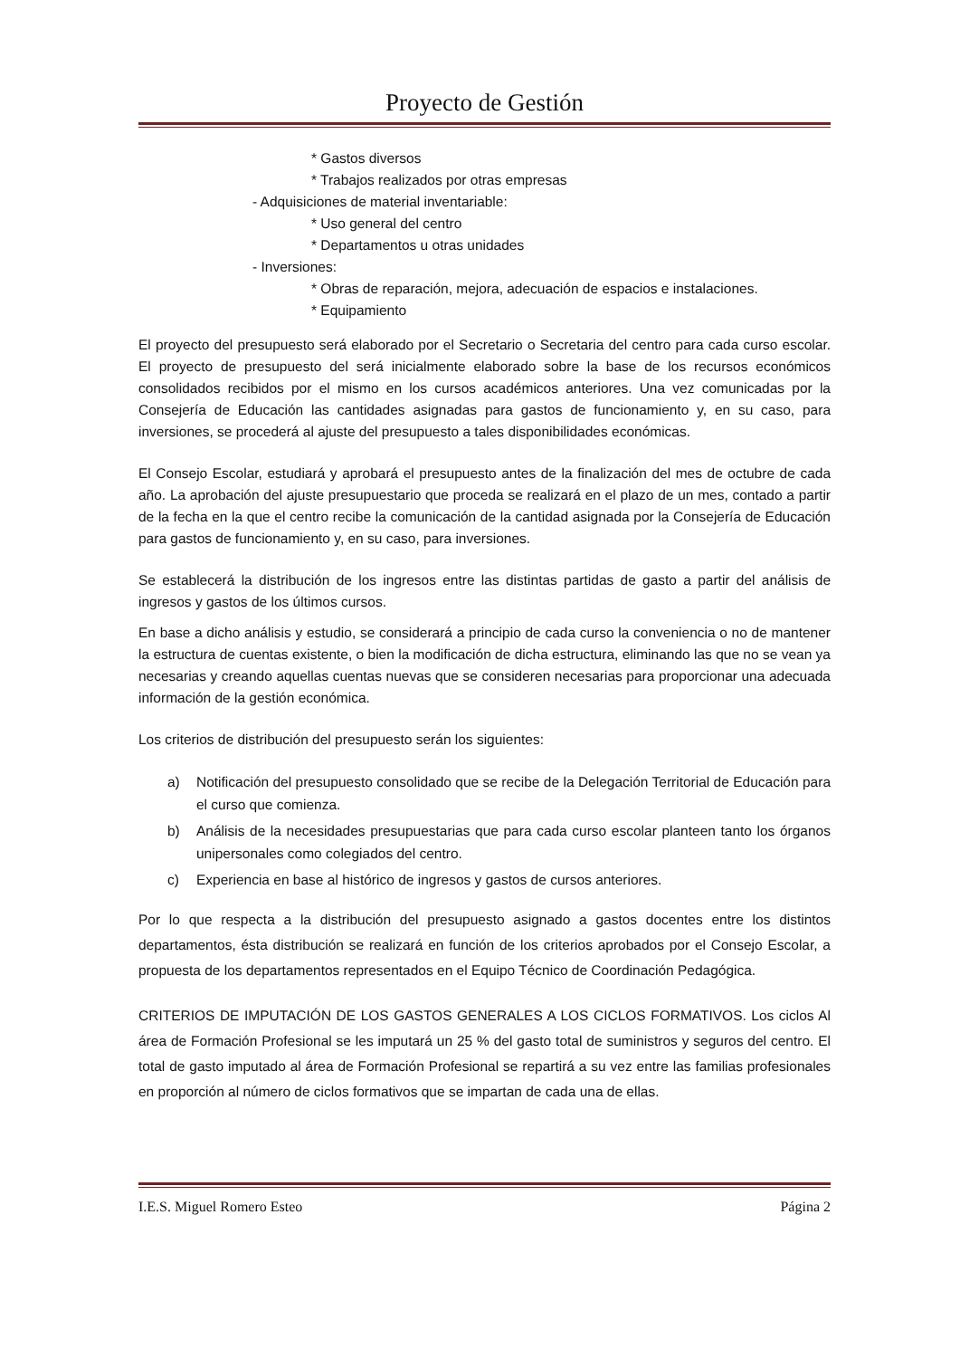Proyecto de Gestión
* Gastos diversos
* Trabajos realizados por otras empresas
- Adquisiciones de material inventariable:
* Uso general del centro
* Departamentos u otras unidades
- Inversiones:
* Obras de reparación, mejora, adecuación de espacios e instalaciones.
* Equipamiento
El proyecto del presupuesto será elaborado por el Secretario o Secretaria del centro para cada curso escolar. El proyecto de presupuesto del será inicialmente elaborado sobre la base de los recursos económicos consolidados recibidos por el mismo en los cursos académicos anteriores. Una vez comunicadas por la Consejería de Educación las cantidades asignadas para gastos de funcionamiento y, en su caso, para inversiones, se procederá al ajuste del presupuesto a tales disponibilidades económicas.
El Consejo Escolar, estudiará y aprobará el presupuesto antes de la finalización del mes de octubre de cada año. La aprobación del ajuste presupuestario que proceda se realizará en el plazo de un mes, contado a partir de la fecha en la que el centro recibe la comunicación de la cantidad asignada por la Consejería de Educación para gastos de funcionamiento y, en su caso, para inversiones.
Se establecerá la distribución de los ingresos entre las distintas partidas de gasto a partir del análisis de ingresos y gastos de los últimos cursos.
En base a dicho análisis y estudio, se considerará a principio de cada curso la conveniencia o no de mantener la estructura de cuentas existente, o bien la modificación de dicha estructura, eliminando las que no se vean ya necesarias y creando aquellas cuentas nuevas que se consideren necesarias para proporcionar una adecuada información de la gestión económica.
Los criterios de distribución del presupuesto serán los siguientes:
a) Notificación del presupuesto consolidado que se recibe de la Delegación Territorial de Educación para el curso que comienza.
b) Análisis de la necesidades presupuestarias que para cada curso escolar planteen tanto los órganos unipersonales como colegiados del centro.
c) Experiencia en base al histórico de ingresos y gastos de cursos anteriores.
Por lo que respecta a la distribución del presupuesto asignado a gastos docentes entre los distintos departamentos, ésta distribución se realizará en función de los criterios aprobados por el Consejo Escolar, a propuesta de los departamentos representados en el Equipo Técnico de Coordinación Pedagógica.
CRITERIOS DE IMPUTACIÓN DE LOS GASTOS GENERALES A LOS CICLOS FORMATIVOS. Los ciclos Al área de Formación Profesional se les imputará un 25 % del gasto total de suministros y seguros del centro. El total de gasto imputado al área de Formación Profesional se repartirá a su vez entre las familias profesionales en proporción al número de ciclos formativos que se impartan de cada una de ellas.
I.E.S. Miguel Romero Esteo Página 2